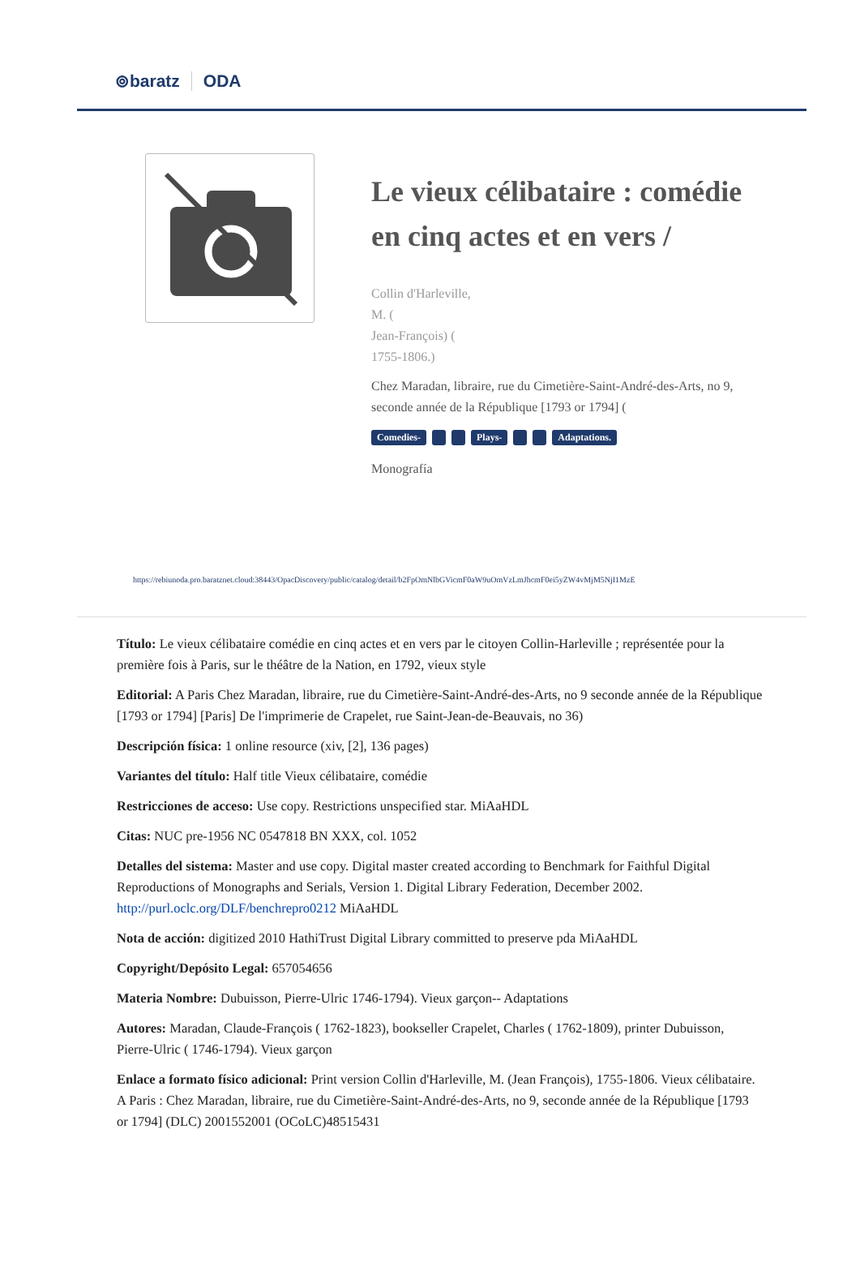⊚baratz ODA
Le vieux célibataire : comédie en cinq actes et en vers /
Collin d'Harleville,
M. (
Jean-François) (
1755-1806.)
Chez Maradan, libraire, rue du Cimetière-Saint-André-des-Arts, no 9,
seconde année de la République [1793 or 1794] (
Comedies- Plays- Adaptations.
Monografía
https://rebiunoda.pro.baratznet.cloud:38443/OpacDiscovery/public/catalog/detail/b2FpOmNlbGVicmF0aW9uOmVzLmJhcmF0ei5yZW4vMjM5NjI1MzE
Título: Le vieux célibataire comédie en cinq actes et en vers par le citoyen Collin-Harleville ; représentée pour la première fois à Paris, sur le théâtre de la Nation, en 1792, vieux style
Editorial: A Paris Chez Maradan, libraire, rue du Cimetière-Saint-André-des-Arts, no 9 seconde année de la République [1793 or 1794] [Paris] De l'imprimerie de Crapelet, rue Saint-Jean-de-Beauvais, no 36)
Descripción física: 1 online resource (xiv, [2], 136 pages)
Variantes del título: Half title Vieux célibataire, comédie
Restricciones de acceso: Use copy. Restrictions unspecified star. MiAaHDL
Citas: NUC pre-1956 NC 0547818 BN XXX, col. 1052
Detalles del sistema: Master and use copy. Digital master created according to Benchmark for Faithful Digital Reproductions of Monographs and Serials, Version 1. Digital Library Federation, December 2002. http://purl.oclc.org/DLF/benchrepro0212 MiAaHDL
Nota de acción: digitized 2010 HathiTrust Digital Library committed to preserve pda MiAaHDL
Copyright/Depósito Legal: 657054656
Materia Nombre: Dubuisson, Pierre-Ulric 1746-1794). Vieux garçon-- Adaptations
Autores: Maradan, Claude-François ( 1762-1823), bookseller Crapelet, Charles ( 1762-1809), printer Dubuisson, Pierre-Ulric ( 1746-1794). Vieux garçon
Enlace a formato físico adicional: Print version Collin d'Harleville, M. (Jean François), 1755-1806. Vieux célibataire. A Paris : Chez Maradan, libraire, rue du Cimetière-Saint-André-des-Arts, no 9, seconde année de la République [1793 or 1794] (DLC) 2001552001 (OCoLC)48515431